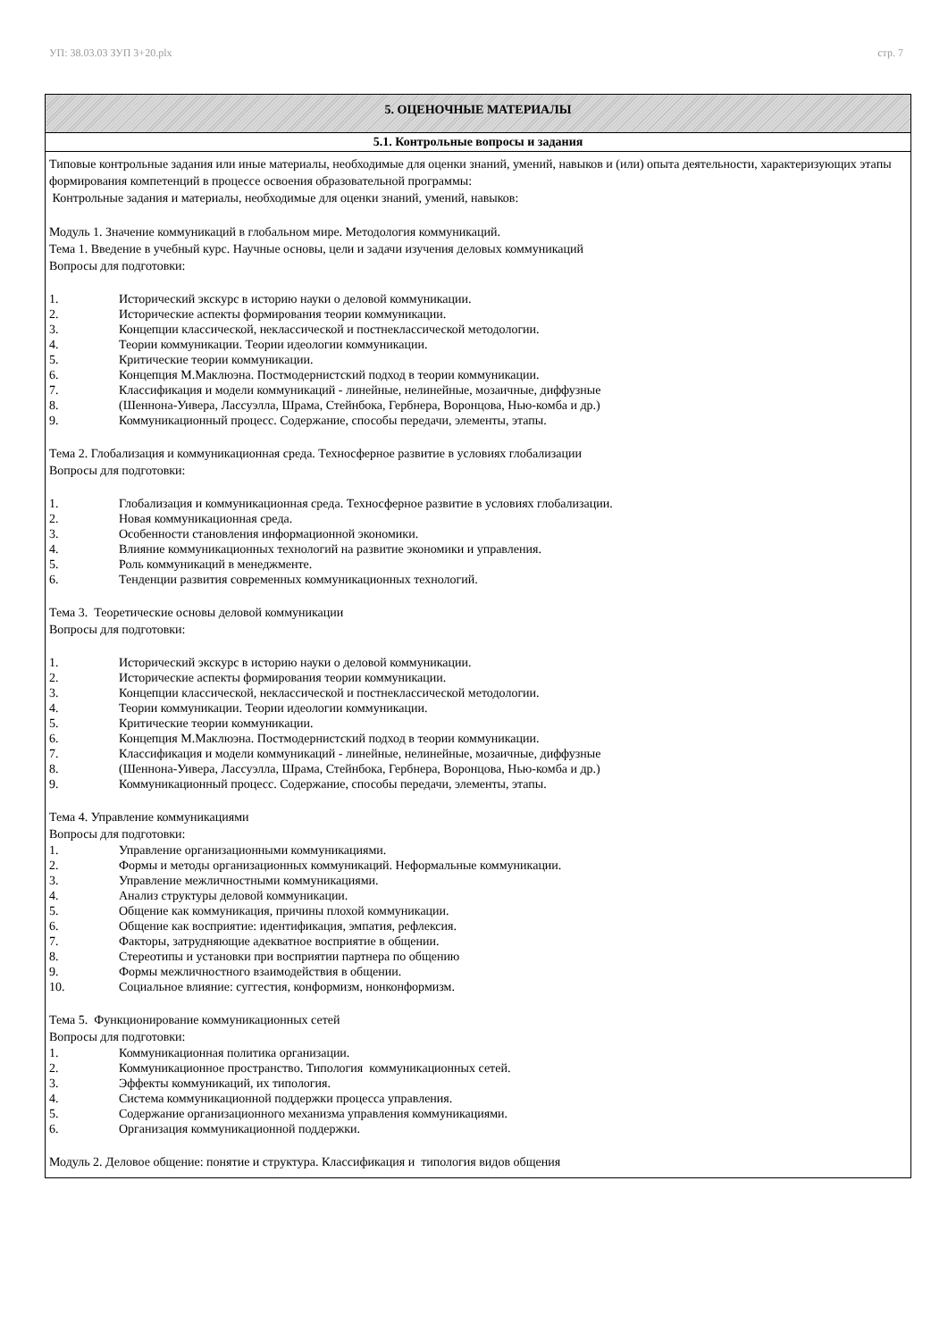УП: 38.03.03 ЗУП 3+20.plx стр. 7
| 5. ОЦЕНОЧНЫЕ МАТЕРИАЛЫ |
| 5.1. Контрольные вопросы и задания |
| Типовые контрольные задания или иные материалы, необходимые для оценки знаний, умений, навыков и (или) опыта деятельности, характеризующих этапы формирования компетенций в процессе освоения образовательной программы: Контрольные задания и материалы, необходимые для оценки знаний, умений, навыков: Модуль 1. Значение коммуникаций в глобальном мире. Методология коммуникаций. Тема 1. Введение в учебный курс. Научные основы, цели и задачи изучения деловых коммуникаций Вопросы для подготовки: 1. Исторический экскурс в историю науки о деловой коммуникации. 2. Исторические аспекты формирования теории коммуникации. 3. Концепции классической, неклассической и постнеклассической методологии. 4. Теории коммуникации. Теории идеологии коммуникации. 5. Критические теории коммуникации. 6. Концепция М.Маклюэна. Постмодернистский подход в теории коммуникации. 7. Классификация и модели коммуникаций - линейные, нелинейные, мозаичные, диффузные 8. (Шеннона-Уивера, Лассуэлла, Шрама, Стейнбока, Гербнера, Воронцова, Нью-комба и др.) 9. Коммуникационный процесс. Содержание, способы передачи, элементы, этапы. Тема 2. Глобализация и коммуникационная среда. Техносферное развитие в условиях глобализации Вопросы для подготовки: 1. Глобализация и коммуникационная среда. Техносферное развитие в условиях глобализации. 2. Новая коммуникационная среда. 3. Особенности становления информационной экономики. 4. Влияние коммуникационных технологий на развитие экономики и управления. 5. Роль коммуникаций в менеджменте. 6. Тенденции развития современных коммуникационных технологий. Тема 3. Теоретические основы деловой коммуникации Вопросы для подготовки: 1. Исторический экскурс в историю науки о деловой коммуникации. 2. Исторические аспекты формирования теории коммуникации. 3. Концепции классической, неклассической и постнеклассической методологии. 4. Теории коммуникации. Теории идеологии коммуникации. 5. Критические теории коммуникации. 6. Концепция М.Маклюэна. Постмодернистский подход в теории коммуникации. 7. Классификация и модели коммуникаций - линейные, нелинейные, мозаичные, диффузные 8. (Шеннона-Уивера, Лассуэлла, Шрама, Стейнбока, Гербнера, Воронцова, Нью-комба и др.) 9. Коммуникационный процесс. Содержание, способы передачи, элементы, этапы. Тема 4. Управление коммуникациями Вопросы для подготовки: 1. Управление организационными коммуникациями. 2. Формы и методы организационных коммуникаций. Неформальные коммуникации. 3. Управление межличностными коммуникациями. 4. Анализ структуры деловой коммуникации. 5. Общение как коммуникация, причины плохой коммуникации. 6. Общение как восприятие: идентификация, эмпатия, рефлексия. 7. Факторы, затрудняющие адекватное восприятие в общении. 8. Стереотипы и установки при восприятии партнера по общению 9. Формы межличностного взаимодействия в общении. 10. Социальное влияние: суггестия, конформизм, нонконформизм. Тема 5. Функционирование коммуникационных сетей Вопросы для подготовки: 1. Коммуникационная политика организации. 2. Коммуникационное пространство. Типология коммуникационных сетей. 3. Эффекты коммуникаций, их типология. 4. Система коммуникационной поддержки процесса управления. 5. Содержание организационного механизма управления коммуникациями. 6. Организация коммуникационной поддержки. Модуль 2. Деловое общение: понятие и структура. Классификация и типология видов общения |